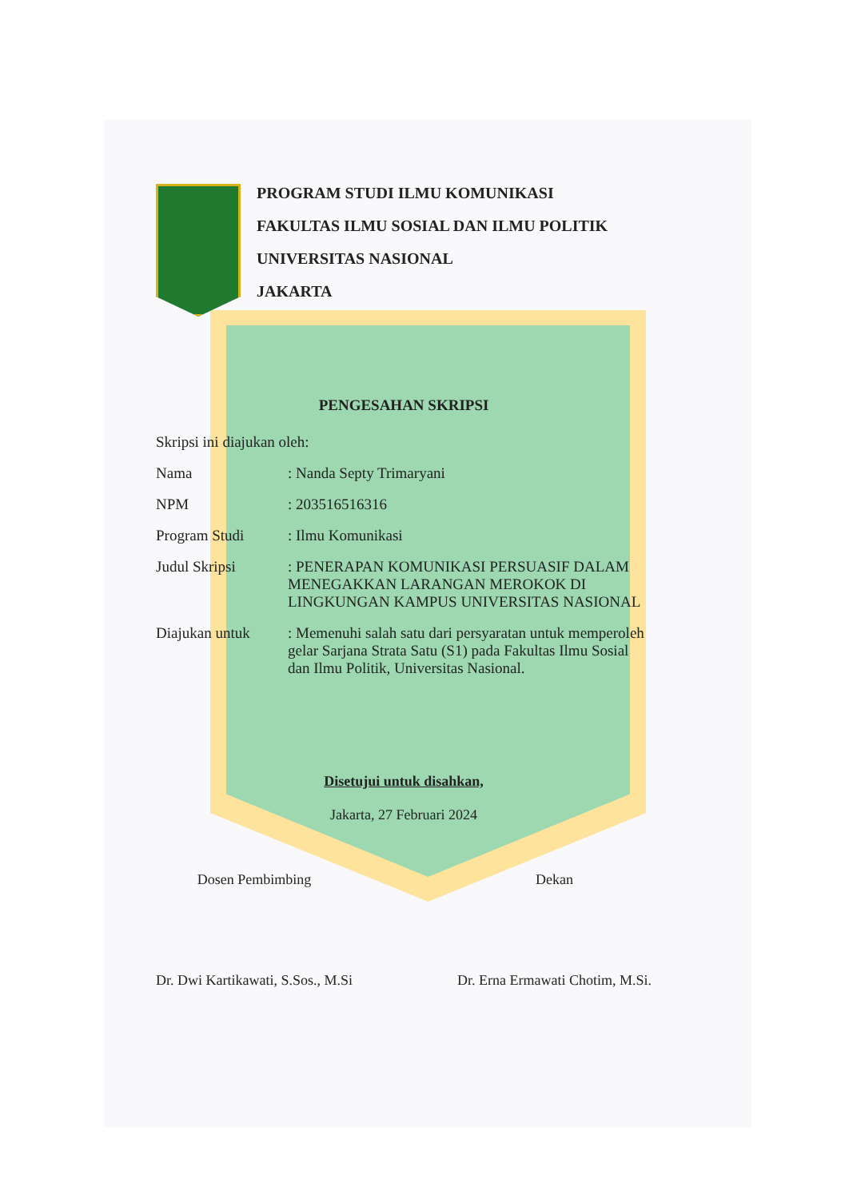PROGRAM STUDI ILMU KOMUNIKASI
FAKULTAS ILMU SOSIAL DAN ILMU POLITIK
UNIVERSITAS NASIONAL
JAKARTA
PENGESAHAN SKRIPSI
Skripsi ini diajukan oleh:
Nama : Nanda Septy Trimaryani
NPM : 203516516316
Program Studi : Ilmu Komunikasi
Judul Skripsi : PENERAPAN KOMUNIKASI PERSUASIF DALAM MENEGAKKAN LARANGAN MEROKOK DI LINGKUNGAN KAMPUS UNIVERSITAS NASIONAL
Diajukan untuk : Memenuhi salah satu dari persyaratan untuk memperoleh gelar Sarjana Strata Satu (S1) pada Fakultas Ilmu Sosial dan Ilmu Politik, Universitas Nasional.
Disetujui untuk disahkan,
Jakarta, 27 Februari 2024
Dosen Pembimbing
Dr. Dwi Kartikawati, S.Sos., M.Si
Dekan
Dr. Erna Ermawati Chotim, M.Si.